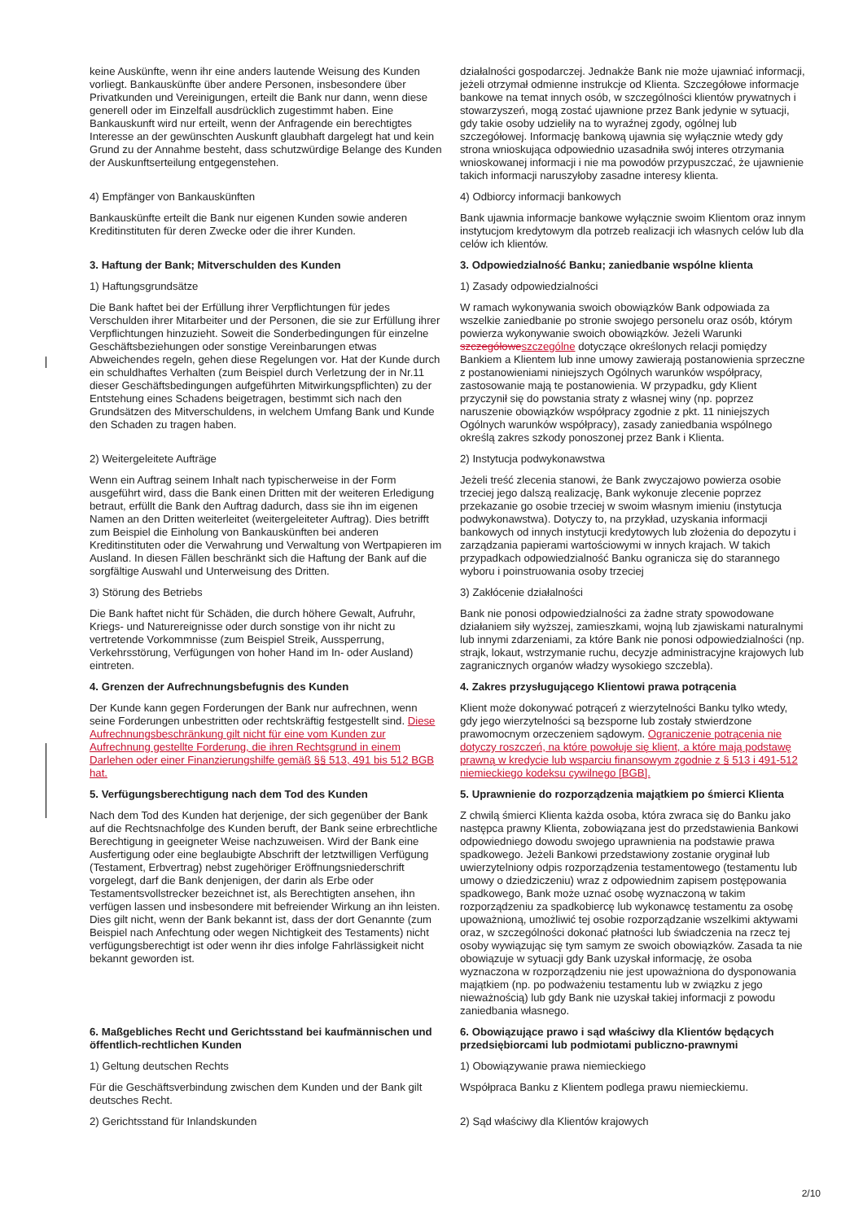| keine Auskünfte, wenn ihr eine anders lautende Weisung des Kunden vorliegt. Bankauskünfte über andere Personen, insbesondere über Privatkunden und Vereinigungen, erteilt die Bank nur dann, wenn diese generell oder im Einzelfall ausdrücklich zugestimmt haben. Eine Bankauskunft wird nur erteilt, wenn der Anfragende ein berechtigtes Interesse an der gewünschten Auskunft glaubhaft dargelegt hat und kein Grund zu der Annahme besteht, dass schutzwürdige Belange des Kunden der Auskunftserteilung entgegenstehen. | działalności gospodarczej. Jednakże Bank nie może ujawniać informacji, jeżeli otrzymał odmienne instrukcje od Klienta. Szczegółowe informacje bankowe na temat innych osób, w szczególności klientów prywatnych i stowarzyszeń, mogą zostać ujawnione przez Bank jedynie w sytuacji, gdy takie osoby udzieliły na to wyraźnej zgody, ogólnej lub szczegółowej. Informację bankową ujawnia się wyłącznie wtedy gdy strona wnioskująca odpowiednio uzasadniła swój interes otrzymania wnioskowanej informacji i nie ma powodów przypuszczać, że ujawnienie takich informacji naruszyłoby zasadne interesy klienta. |
| 4) Empfänger von Bankauskünften | 4) Odbiorcy informacji bankowych |
| Bankauskünfte erteilt die Bank nur eigenen Kunden sowie anderen Kreditinstituten für deren Zwecke oder die ihrer Kunden. | Bank ujawnia informacje bankowe wyłącznie swoim Klientom oraz innym instytucjom kredytowym dla potrzeb realizacji ich własnych celów lub dla celów ich klientów. |
| 3. Haftung der Bank; Mitverschulden des Kunden | 3. Odpowiedzialność Banku; zaniedbanie wspólne klienta |
| 1) Haftungsgrundsätze | 1) Zasady odpowiedzialności |
| Die Bank haftet bei der Erfüllung ihrer Verpflichtungen für jedes Verschulden ihrer Mitarbeiter und der Personen, die sie zur Erfüllung ihrer Verpflichtungen hinzuzieht. Soweit die Sonderbedingungen für einzelne Geschäftsbeziehungen oder sonstige Vereinbarungen etwas Abweichendes regeln, gehen diese Regelungen vor. Hat der Kunde durch ein schuldhaftes Verhalten (zum Beispiel durch Verletzung der in Nr.11 dieser Geschäftsbedingungen aufgeführten Mitwirkungspflichten) zu der Entstehung eines Schadens beigetragen, bestimmt sich nach den Grundsätzen des Mitverschuldens, in welchem Umfang Bank und Kunde den Schaden zu tragen haben. | W ramach wykonywania swoich obowiązków Bank odpowiada za wszelkie zaniedbanie po stronie swojego personelu oraz osób, którym powierza wykonywanie swoich obowiązków. Jeżeli Warunki szczegółowe szczególne dotyczące określonych relacji pomiędzy Bankiem a Klientem lub inne umowy zawierają postanowienia sprzeczne z postanowieniami niniejszych Ogólnych warunków współpracy, zastosowanie mają te postanowienia. W przypadku, gdy Klient przyczynił się do powstania straty z własnej winy (np. poprzez naruszenie obowiązków współpracy zgodnie z pkt. 11 niniejszych Ogólnych warunków współpracy), zasady zaniedbania wspólnego określą zakres szkody ponoszonej przez Bank i Klienta. |
| 2) Weitergeleitete Aufträge | 2) Instytucja podwykonawstwa |
| Wenn ein Auftrag seinem Inhalt nach typischerweise in der Form ausgeführt wird, dass die Bank einen Dritten mit der weiteren Erledigung betraut, erfüllt die Bank den Auftrag dadurch, dass sie ihn im eigenen Namen an den Dritten weiterleitet (weitergeleiteter Auftrag). Dies betrifft zum Beispiel die Einholung von Bankauskünften bei anderen Kreditinstituten oder die Verwahrung und Verwaltung von Wertpapieren im Ausland. In diesen Fällen beschränkt sich die Haftung der Bank auf die sorgfältige Auswahl und Unterweisung des Dritten. | Jeżeli treść zlecenia stanowi, że Bank zwyczajowo powierza osobie trzeciej jego dalszą realizację, Bank wykonuje zlecenie poprzez przekazanie go osobie trzeciej w swoim własnym imieniu (instytucja podwykonawstwa). Dotyczy to, na przykład, uzyskania informacji bankowych od innych instytucji kredytowych lub złożenia do depozytu i zarządzania papierami wartościowymi w innych krajach. W takich przypadkach odpowiedzialność Banku ogranicza się do starannego wyboru i poinstruowania osoby trzeciej |
| 3) Störung des Betriebs | 3) Zakłócenie działalności |
| Die Bank haftet nicht für Schäden, die durch höhere Gewalt, Aufruhr, Kriegs- und Naturereignisse oder durch sonstige von ihr nicht zu vertretende Vorkommnisse (zum Beispiel Streik, Aussperrung, Verkehrsstörung, Verfügungen von hoher Hand im In- oder Ausland) eintreten. | Bank nie ponosi odpowiedzialności za żadne straty spowodowane działaniem siły wyższej, zamieszkami, wojną lub zjawiskami naturalnymi lub innymi zdarzeniami, za które Bank nie ponosi odpowiedzialności (np. strajk, lokaut, wstrzymanie ruchu, decyzje administracyjne krajowych lub zagranicznych organów władzy wysokiego szczebla). |
| 4. Grenzen der Aufrechnungsbefugnis des Kunden | 4. Zakres przysługującego Klientowi prawa potrącenia |
| Der Kunde kann gegen Forderungen der Bank nur aufrechnen, wenn seine Forderungen unbestritten oder rechtskräftig festgestellt sind. Diese Aufrechnungsbeschränkung gilt nicht für eine vom Kunden zur Aufrechnung gestellte Forderung, die ihren Rechtsgrund in einem Darlehen oder einer Finanzierungshilfe gemäß §§ 513, 491 bis 512 BGB hat. | Klient może dokonywać potrąceń z wierzytelności Banku tylko wtedy, gdy jego wierzytelności są bezsporne lub zostały stwierdzone prawomocnym orzeczeniem sądowym. Ograniczenie potrącenia nie dotyczy roszczeń, na które powołuje się klient, a które mają podstawę prawną w kredycie lub wsparciu finansowym zgodnie z § 513 i 491-512 niemieckiego kodeksu cywilnego [BGB]. |
| 5. Verfügungsberechtigung nach dem Tod des Kunden | 5. Uprawnienie do rozporządzenia majątkiem po śmierci Klienta |
| Nach dem Tod des Kunden hat derjenige, der sich gegenüber der Bank auf die Rechtsnachfolge des Kunden beruft, der Bank seine erbrechtliche Berechtigung in geeigneter Weise nachzuweisen. Wird der Bank eine Ausfertigung oder eine beglaubigte Abschrift der letztwilligen Verfügung (Testament, Erbvertrag) nebst zugehöriger Eröffnungsniederschrift vorgelegt, darf die Bank denjenigen, der darin als Erbe oder Testamentsvollstrecker bezeichnet ist, als Berechtigten ansehen, ihn verfügen lassen und insbesondere mit befreiender Wirkung an ihn leisten. Dies gilt nicht, wenn der Bank bekannt ist, dass der dort Genannte (zum Beispiel nach Anfechtung oder wegen Nichtigkeit des Testaments) nicht verfügungsberechtigt ist oder wenn ihr dies infolge Fahrlässigkeit nicht bekannt geworden ist. | Z chwilą śmierci Klienta każda osoba, która zwraca się do Banku jako następca prawny Klienta, zobowiązana jest do przedstawienia Bankowi odpowiedniego dowodu swojego uprawnienia na podstawie prawa spadkowego. Jeżeli Bankowi przedstawiony zostanie oryginał lub uwierzytelniony odpis rozporządzenia testamentowego (testamentu lub umowy o dziedziczeniu) wraz z odpowiednim zapisem postępowania spadkowego, Bank może uznać osobę wyznaczoną w takim rozporządzeniu za spadkobiercę lub wykonawcę testamentu za osobę upoważnioną, umożliwić tej osobie rozporządzanie wszelkimi aktywami oraz, w szczególności dokonać płatności lub świadczenia na rzecz tej osoby wywiązując się tym samym ze swoich obowiązków. Zasada ta nie obowiązuje w sytuacji gdy Bank uzyskał informację, że osoba wyznaczona w rozporządzeniu nie jest upoważniona do dysponowania majątkiem (np. po podważeniu testamentu lub w związku z jego nieważnością) lub gdy Bank nie uzyskał takiej informacji z powodu zaniedbania własnego. |
| 6. Maßgebliches Recht und Gerichtsstand bei kaufmännischen und öffentlich-rechtlichen Kunden | 6. Obowiązujące prawo i sąd właściwy dla Klientów będących przedsiębiorcami lub podmiotami publiczno-prawnymi |
| 1) Geltung deutschen Rechts | 1) Obowiązywanie prawa niemieckiego |
| Für die Geschäftsverbindung zwischen dem Kunden und der Bank gilt deutsches Recht. | Współpraca Banku z Klientem podlega prawu niemieckiemu. |
| 2) Gerichtsstand für Inlandskunden | 2) Sąd właściwy dla Klientów krajowych |
2/10